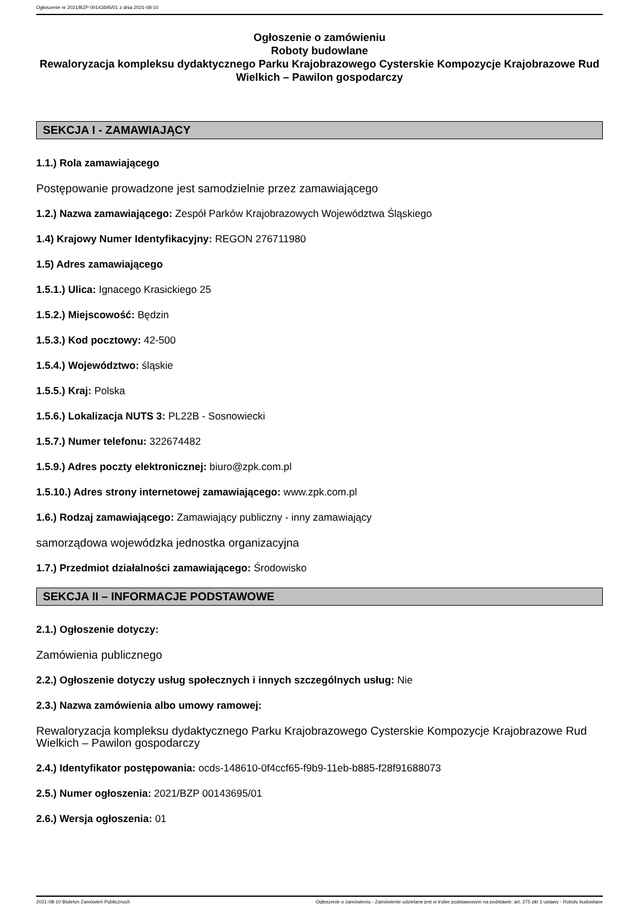Ogłoszenie nr 2021/BZP 00143695/01 z dnia 2021-08-10
Ogłoszenie o zamówieniu
Roboty budowlane
Rewaloryzacja kompleksu dydaktycznego Parku Krajobrazowego Cysterskie Kompozycje Krajobrazowe Rud Wielkich – Pawilon gospodarczy
SEKCJA I - ZAMAWIAJĄCY
1.1.) Rola zamawiającego
Postępowanie prowadzone jest samodzielnie przez zamawiającego
1.2.) Nazwa zamawiającego: Zespół Parków Krajobrazowych Województwa Śląskiego
1.4) Krajowy Numer Identyfikacyjny: REGON 276711980
1.5) Adres zamawiającego
1.5.1.) Ulica: Ignacego Krasickiego 25
1.5.2.) Miejscowość: Będzin
1.5.3.) Kod pocztowy: 42-500
1.5.4.) Województwo: śląskie
1.5.5.) Kraj: Polska
1.5.6.) Lokalizacja NUTS 3: PL22B - Sosnowiecki
1.5.7.) Numer telefonu: 322674482
1.5.9.) Adres poczty elektronicznej: biuro@zpk.com.pl
1.5.10.) Adres strony internetowej zamawiającego: www.zpk.com.pl
1.6.) Rodzaj zamawiającego: Zamawiający publiczny - inny zamawiający
samorządowa wojewódzka jednostka organizacyjna
1.7.) Przedmiot działalności zamawiającego: Środowisko
SEKCJA II – INFORMACJE PODSTAWOWE
2.1.) Ogłoszenie dotyczy:
Zamówienia publicznego
2.2.) Ogłoszenie dotyczy usług społecznych i innych szczególnych usług: Nie
2.3.) Nazwa zamówienia albo umowy ramowej:
Rewaloryzacja kompleksu dydaktycznego Parku Krajobrazowego Cysterskie Kompozycje Krajobrazowe Rud Wielkich – Pawilon gospodarczy
2.4.) Identyfikator postępowania: ocds-148610-0f4ccf65-f9b9-11eb-b885-f28f91688073
2.5.) Numer ogłoszenia: 2021/BZP 00143695/01
2.6.) Wersja ogłoszenia: 01
2021-08-10 Biuletyn Zamówień Publicznych Ogłoszenie o zamówieniu - Zamówienie udzielane jest w trybie podstawowym na podstawie: art. 275 pkt 1 ustawy - Roboty budowlane